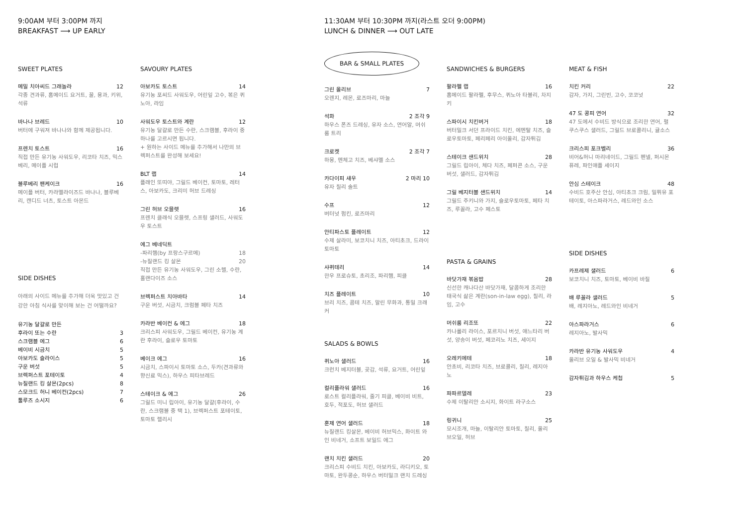9:00AM 부터 3:00PM 까지
BREAKFAST ⟶ UP EARLY
SWEET PLATES
메밀 치아씨드 그래놀라 12
각종 견과류, 홈메이드 요거트, 꿀, 용과, 키위, 석류
바나나 브레드 10
버터에 구워져 바나나와 함께 제공됩니다.
프렌치 토스트 16
직접 만든 유기농 사워도우, 리코타 치즈, 믹스 베리, 메이플 시럽
블루베리 팬케이크 16
메이플 버터, 카라멜라이즈드 바나나, 블루베리, 캔디드 너츠, 토스트 아몬드
SIDE DISHES
아래의 사이드 메뉴를 추가해 더욱 맛있고 건강한 아침 식사를 맞이해 보는 건 어떨까요?
유기농 달걀로 만든
후라이 또는 수란 3
스크램블 에그 6
베이비 시금치 5
아보카도 슬라이스 5
구운 버섯 5
브렉퍼스트 포테이토 4
뉴질랜드 킹 살몬(2pcs) 8
스모크드 허니 베이컨(2pcs) 7
툴루즈 소시지 6
SAVOURY PLATES
아보카도 토스트 14
유기농 포씨드 사워도우, 어린잎 고수, 볶은 퀴노아, 라임
사워도우 토스트와 계란 12
유기농 달걀로 만든 수란, 스크램블, 후라이 중 하나를 고르시면 됩니다.
+ 원하는 사이드 메뉴를 추가해서 나만의 브렉퍼스트를 완성해 보세요!
BLT 랩 14
플래인 또띠야, 그릴드 베이컨, 토마토, 레터스, 아보카도, 크리미 허브 드레싱
그린 허브 오믈렛 16
프렌치 클래식 오믈렛, 스프링 샐러드, 사워도우 토스트
에그 베네딕트
-파리햄(by 프랑스구르메) 18
-뉴질랜드 킹 살몬 20
직접 만든 유기농 사워도우, 그린 소렐, 수란, 홀랜다이즈 소스
브렉퍼스트 치아바타 14
구운 버섯, 시금치, 크럼블 페타 치즈
카라반 베이컨 & 에그 18
크리스피 사워도우, 그릴드 베이컨, 유기농 계란 후라이, 슬로우 토마토
베이크 에그 16
시금치, 스파이시 토마토 소스, 두카(견과류와 향신료 믹스), 하우스 피타브레드
스테이크 & 에그 26
그릴드 미니 립아이, 유기농 달걀(후라이, 수란, 스크램블 중 택 1), 브렉퍼스트 포테이토, 토마토 렐리시
11:30AM 부터 10:30PM 까지(라스트 오더 9:00PM)
LUNCH & DINNER ⟶ OUT LATE
BAR & SMALL PLATES
그린 올리브 7
오렌지, 레몬, 로즈마리, 마늘
석화 2 조각 9
하우스 폰즈 드레싱, 유자 소스, 연어알, 머쉬룸 트리
크로켓 2 조각 7
하몽, 멘체고 치즈, 베샤멜 소스
카다이피 새우 2 마리 10
유자 칠리 솔트
수프 12
버터넛 펌킨, 로즈마리
안티파스토 플레이트 12
수제 살라미, 보코치니 치즈, 아티초크, 드라이 토마토
샤퀴테리 14
한우 프로슈토, 초리조, 파리햄, 피클
치즈 플레이트 10
브리 치즈, 콤테 치즈, 말린 무화과, 통밀 크래커
SALADS & BOWLS
퀴노아 샐러드 16
크런치 베지터블, 곶감, 석류, 요거트, 어린잎
컬리플라워 샐러드 16
로스트 컬리플라워, 줄기 피클, 베이비 비트, 호두, 적포도, 허브 샐러드
훈제 연어 샐러드 18
뉴질랜드 킹살몬, 베이비 허브믹스, 화이트 와인 비네거, 소프트 보일드 에그
랜치 치킨 샐러드 20
크리스피 수비드 치킨, 아보카도, 라디키오, 토마토, 완두콩순, 하우스 버터밀크 랜치 드레싱
SANDWICHES & BURGERS
팔라펠 랩 16
홈메이드 팔라펠, 후무스, 퀴노아 타블리, 차지키
스파이시 치킨버거 18
버터밀크 서던 프라이드 치킨, 에멘탈 치즈, 슬로우토마토, 페리페리 아이올리, 감자튀김
스테이크 샌드위치 28
그릴드 립아이, 체다 치즈, 페퍼콘 소스, 구운 버섯, 샐러드, 감자튀김
그릴 베지터블 샌드위치 14
그릴드 주키니와 가지, 슬로우토마토, 페타 치즈, 루꼴라, 고수 페스토
PASTA & GRAINS
바닷가재 볶음밥 28
신선한 캐나다산 바닷가재, 달콤하게 조리한 태국식 삶은 계란(son-in-law egg), 칠리, 라임, 고수
머쉬룸 리조또 22
카나롤리 라이스, 포르치니 버섯, 애느타리 버섯, 양송이 버섯, 페코리노 치즈, 세이지
오레키에테 18
안초비, 리코타 치즈, 브로콜리, 칠리, 레지아노
파파르델레 23
수제 이탈리안 소시지, 화이트 라구소스
링귀니 25
모시조개, 마늘, 이탈리안 토마토, 칠리, 올리브오일, 허브
MEAT & FISH
치킨 커리 22
감자, 가지, 그린빈, 고수, 코코넛
47 도 콩피 연어 32
47 도에서 수비드 방식으로 조리한 연어, 펄 쿠스쿠스 샐러드, 그릴드 브로콜리니, 귤소스
크리스피 포크벨리 36
비어&허니 마리네이드, 그릴드 펜넬, 퍼시몬 퓨레, 파인애플 세이지
안심 스테이크 48
수비드 호주산 안심, 아티초크 크림, 밀퓌유 포테이토, 아스파라거스, 레드와인 소스
SIDE DISHES
카프레제 샐러드 6
보코치니 치즈, 토마토, 베이비 바질
배 루꼴라 샐러드 5
배, 레지아노, 레드와인 비네거
아스파라거스 6
레지아노, 발사믹
카라반 유기농 사워도우 4
올리브 오일 & 발사믹 비네거
감자튀김과 하우스 케첩 5